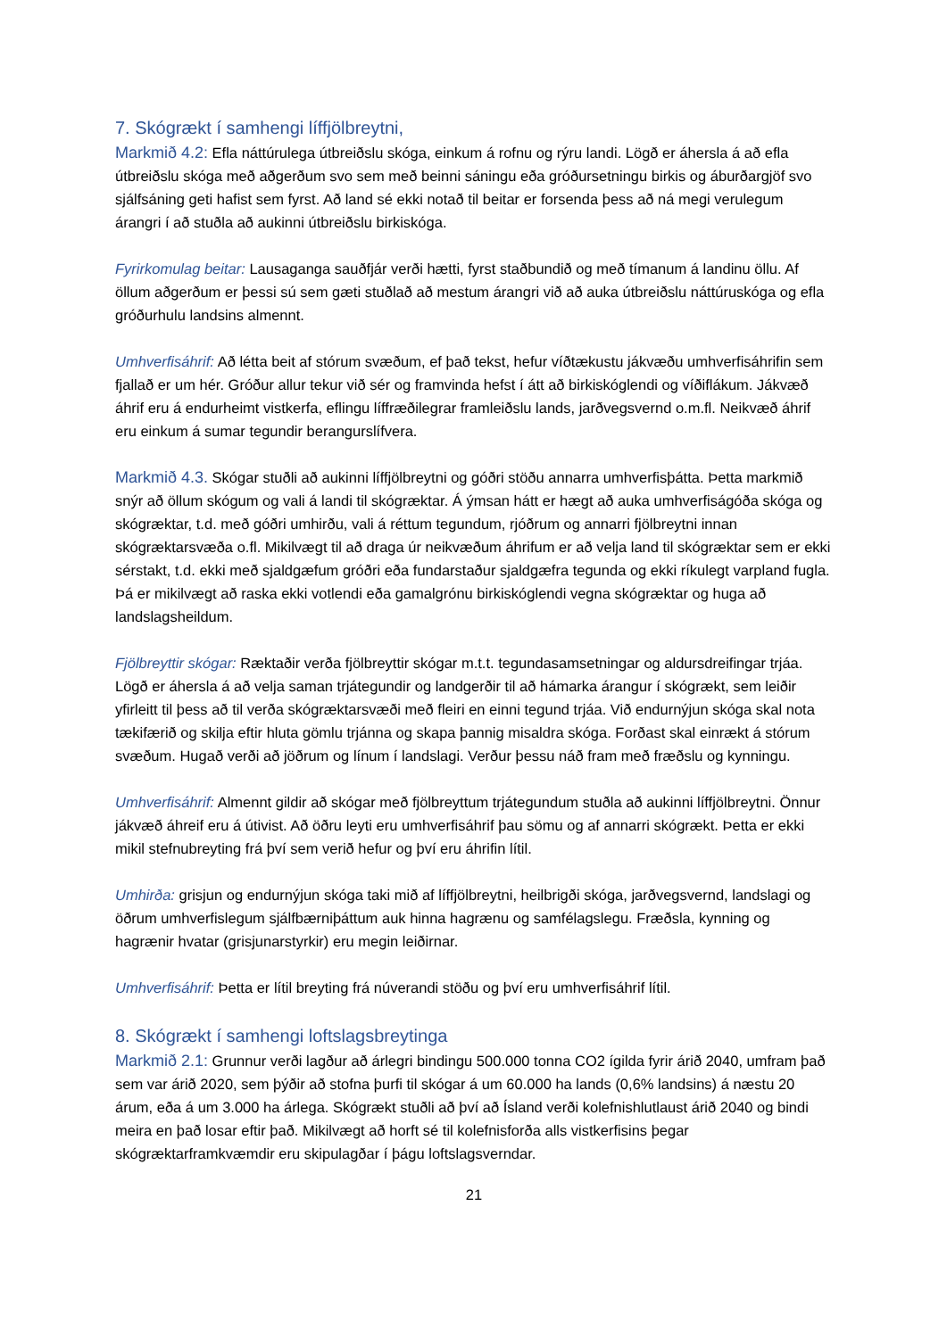7. Skógrækt í samhengi líffjölbreytni,
Markmið 4.2: Efla náttúrulega útbreiðslu skóga, einkum á rofnu og rýru landi. Lögð er áhersla á að efla útbreiðslu skóga með aðgerðum svo sem með beinni sáningu eða gróðursetningu birkis og áburðargjöf svo sjálfsáning geti hafist sem fyrst. Að land sé ekki notað til beitar er forsenda þess að ná megi verulegum árangri í að stuðla að aukinni útbreiðslu birkiskóga.
Fyrirkomulag beitar: Lausaganga sauðfjár verði hætti, fyrst staðbundið og með tímanum á landinu öllu. Af öllum aðgerðum er þessi sú sem gæti stuðlað að mestum árangri við að auka útbreiðslu náttúruskóga og efla gróðurhulu landsins almennt.
Umhverfisáhrif: Að létta beit af stórum svæðum, ef það tekst, hefur víðtækustu jákvæðu umhverfisáhrifin sem fjallað er um hér. Gróður allur tekur við sér og framvinda hefst í átt að birkiskóglendi og víðiflákum. Jákvæð áhrif eru á endurheimt vistkerfa, eflingu líffræðilegrar framleiðslu lands, jarðvegsvernd o.m.fl. Neikvæð áhrif eru einkum á sumar tegundir berangurslífvera.
Markmið 4.3. Skógar stuðli að aukinni líffjölbreytni og góðri stöðu annarra umhverfisþátta. Þetta markmið snýr að öllum skógum og vali á landi til skógræktar. Á ýmsan hátt er hægt að auka umhverfiságóða skóga og skógræktar, t.d. með góðri umhirðu, vali á réttum tegundum, rjóðrum og annarri fjölbreytni innan skógræktarsvæða o.fl. Mikilvægt til að draga úr neikvæðum áhrifum er að velja land til skógræktar sem er ekki sérstakt, t.d. ekki með sjaldgæfum gróðri eða fundarstaður sjaldgæfra tegunda og ekki ríkulegt varpland fugla. Þá er mikilvægt að raska ekki votlendi eða gamalgrónu birkiskóglendi vegna skógræktar og huga að landslagsheildum.
Fjölbreyttir skógar: Ræktaðir verða fjölbreyttir skógar m.t.t. tegundasamsetningar og aldursdreifingar trjáa. Lögð er áhersla á að velja saman trjátegundir og landgerðir til að hámarka árangur í skógrækt, sem leiðir yfirleitt til þess að til verða skógræktarsvæði með fleiri en einni tegund trjáa. Við endurnýjun skóga skal nota tækifærið og skilja eftir hluta gömlu trjánna og skapa þannig misaldra skóga. Forðast skal einrækt á stórum svæðum. Hugað verði að jöðrum og línum í landslagi. Verður þessu náð fram með fræðslu og kynningu.
Umhverfisáhrif: Almennt gildir að skógar með fjölbreyttum trjátegundum stuðla að aukinni líffjölbreytni. Önnur jákvæð áhreif eru á útivist. Að öðru leyti eru umhverfisáhrif þau sömu og af annarri skógrækt. Þetta er ekki mikil stefnubreyting frá því sem verið hefur og því eru áhrifin lítil.
Umhirða: grisjun og endurnýjun skóga taki mið af líffjölbreytni, heilbrigði skóga, jarðvegsvernd, landslagi og öðrum umhverfislegum sjálfbærniþáttum auk hinna hagrænu og samfélagslegu. Fræðsla, kynning og hagrænir hvatar (grisjunarstyrkir) eru megin leiðirnar.
Umhverfisáhrif: Þetta er lítil breyting frá núverandi stöðu og því eru umhverfisáhrif lítil.
8. Skógrækt í samhengi loftslagsbreytinga
Markmið 2.1: Grunnur verði lagður að árlegri bindingu 500.000 tonna CO2 ígilda fyrir árið 2040, umfram það sem var árið 2020, sem þýðir að stofna þurfi til skógar á um 60.000 ha lands (0,6% landsins) á næstu 20 árum, eða á um 3.000 ha árlega. Skógrækt stuðli að því að Ísland verði kolefnishlutlaust árið 2040 og bindi meira en það losar eftir það. Mikilvægt að horft sé til kolefnisforða alls vistkerfisins þegar skógræktarframkvæmdir eru skipulagðar í þágu loftslagsverndar.
21